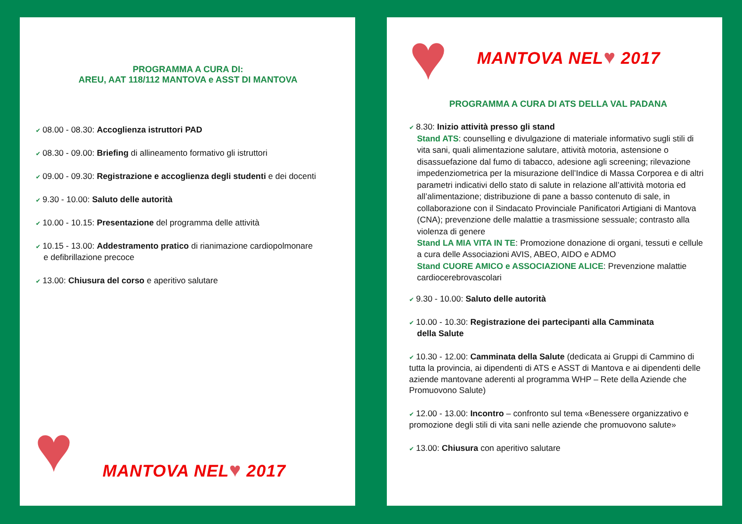PROGRAMMA A CURA DI:
AREU, AAT 118/112 MANTOVA e ASST DI MANTOVA
✔ 08.00 - 08.30: Accoglienza istruttori PAD
✔ 08.30 - 09.00: Briefing di allineamento formativo gli istruttori
✔ 09.00 - 09.30: Registrazione e accoglienza degli studenti e dei docenti
✔ 9.30 - 10.00: Saluto delle autorità
✔ 10.00 - 10.15: Presentazione del programma delle attività
✔ 10.15 - 13.00: Addestramento pratico di rianimazione cardiopolmonare
e defibrillazione precoce
✔ 13.00: Chiusura del corso e aperitivo salutare
♥ MANTOVA NEL♥ 2017
♥ MANTOVA NEL♥ 2017
PROGRAMMA A CURA DI ATS DELLA VAL PADANA
✔ 8.30: Inizio attività presso gli stand
Stand ATS: counselling e divulgazione di materiale informativo sugli stili di vita sani, quali alimentazione salutare, attività motoria, astensione o disassuefazione dal fumo di tabacco, adesione agli screening; rilevazione impedenziometrica per la misurazione dell’Indice di Massa Corporea e di altri parametri indicativi dello stato di salute in relazione all’attività motoria ed all’alimentazione; distribuzione di pane a basso contenuto di sale, in collaborazione con il Sindacato Provinciale Panificatori Artigiani di Mantova (CNA); prevenzione delle malattie a trasmissione sessuale; contrasto alla violenza di genere
Stand LA MIA VITA IN TE: Promozione donazione di organi, tessuti e cellule a cura delle Associazioni AVIS, ABEO, AIDO e ADMO
Stand CUORE AMICO e ASSOCIAZIONE ALICE: Prevenzione malattie cardiocerebrovascolari
✔ 9.30 - 10.00: Saluto delle autorità
✔ 10.00 - 10.30: Registrazione dei partecipanti alla Camminata
della Salute
✔ 10.30 - 12.00: Camminata della Salute (dedicata ai Gruppi di Cammino di tutta la provincia, ai dipendenti di ATS e ASST di Mantova e ai dipendenti delle aziende mantovane aderenti al programma WHP – Rete della Aziende che Promuovono Salute)
✔ 12.00 - 13.00: Incontro – confronto sul tema «Benessere organizzativo e promozione degli stili di vita sani nelle aziende che promuovono salute»
✔ 13.00: Chiusura con aperitivo salutare